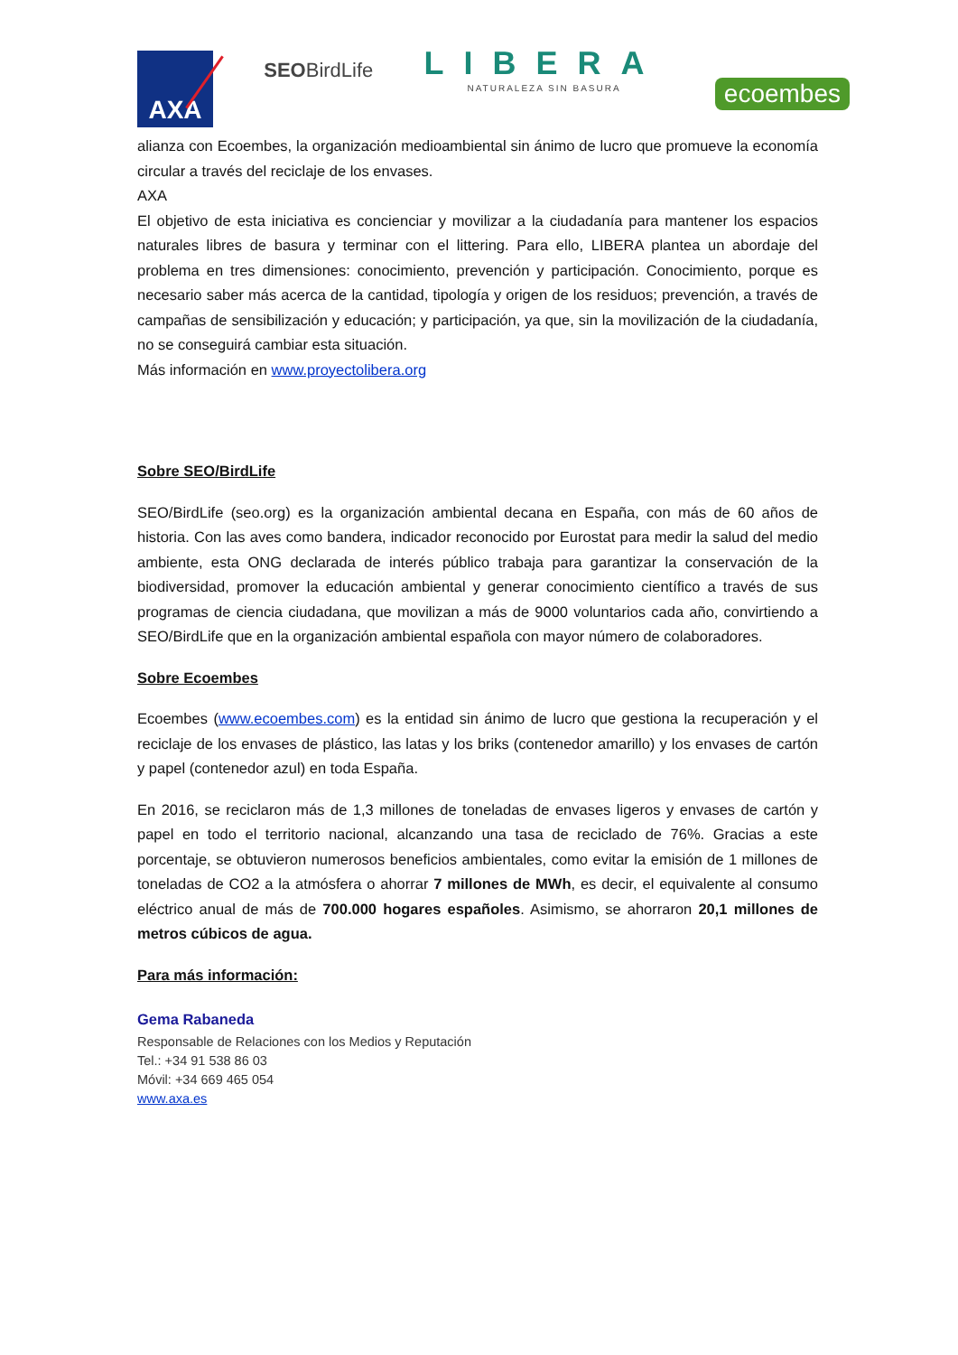AXA
SEOBirdLife
LIBERA
NATURALEZA SIN BASURA
ecoembes
alianza con Ecoembes, la organización medioambiental sin ánimo de lucro que promueve la economía circular a través del reciclaje de los envases.
AXA
El objetivo de esta iniciativa es concienciar y movilizar a la ciudadanía para mantener los espacios naturales libres de basura y terminar con el littering. Para ello, LIBERA plantea un abordaje del problema en tres dimensiones: conocimiento, prevención y participación. Conocimiento, porque es necesario saber más acerca de la cantidad, tipología y origen de los residuos; prevención, a través de campañas de sensibilización y educación; y participación, ya que, sin la movilización de la ciudadanía, no se conseguirá cambiar esta situación.
Más información en www.proyectolibera.org
Sobre SEO/BirdLife
SEO/BirdLife (seo.org) es la organización ambiental decana en España, con más de 60 años de historia. Con las aves como bandera, indicador reconocido por Eurostat para medir la salud del medio ambiente, esta ONG declarada de interés público trabaja para garantizar la conservación de la biodiversidad, promover la educación ambiental y generar conocimiento científico a través de sus programas de ciencia ciudadana, que movilizan a más de 9000 voluntarios cada año, convirtiendo a SEO/BirdLife que en la organización ambiental española con mayor número de colaboradores.
Sobre Ecoembes
Ecoembes (www.ecoembes.com) es la entidad sin ánimo de lucro que gestiona la recuperación y el reciclaje de los envases de plástico, las latas y los briks (contenedor amarillo) y los envases de cartón y papel (contenedor azul) en toda España.
En 2016, se reciclaron más de 1,3 millones de toneladas de envases ligeros y envases de cartón y papel en todo el territorio nacional, alcanzando una tasa de reciclado de 76%. Gracias a este porcentaje, se obtuvieron numerosos beneficios ambientales, como evitar la emisión de 1 millones de toneladas de CO2 a la atmósfera o ahorrar 7 millones de MWh, es decir, el equivalente al consumo eléctrico anual de más de 700.000 hogares españoles. Asimismo, se ahorraron 20,1 millones de metros cúbicos de agua.
Para más información:
Gema Rabaneda
Responsable de Relaciones con los Medios y Reputación
Tel.: +34 91 538 86 03
Móvil: +34 669 465 054
www.axa.es